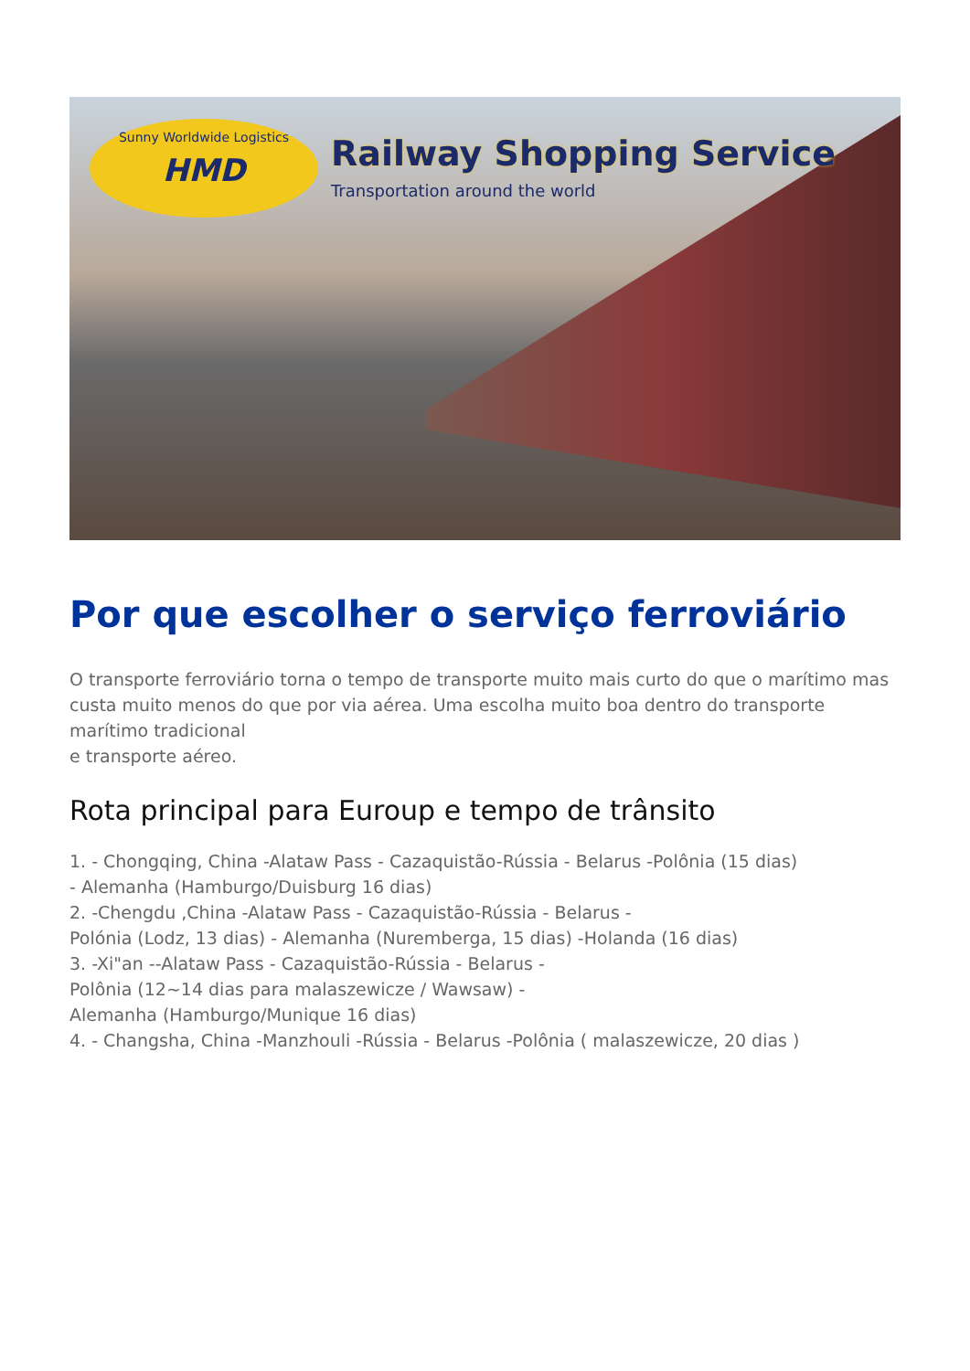Sunny Worldwide Logistics
HMD
Railway Shopping Service
Transportation around the world
Por que escolher o serviço ferroviário
O transporte ferroviário torna o tempo de transporte muito mais curto do que o marítimo mas custa muito menos do que por via aérea. Uma escolha muito boa dentro do transporte marítimo tradicional
e transporte aéreo.
Rota principal para Euroup e tempo de trânsito
1. - Chongqing, China -Alataw Pass - Cazaquistão-Rússia - Belarus -Polônia (15 dias)
- Alemanha (Hamburgo/Duisburg 16 dias)
2. -Chengdu ,China -Alataw Pass - Cazaquistão-Rússia - Belarus -
Polónia (Lodz, 13 dias) - Alemanha (Nuremberga, 15 dias) -Holanda (16 dias)
3. -Xi"an --Alataw Pass - Cazaquistão-Rússia - Belarus -
Polônia (12~14 dias para malaszewicze / Wawsaw) -
Alemanha (Hamburgo/Munique 16 dias)
4. - Changsha, China -Manzhouli -Rússia - Belarus -Polônia ( malaszewicze, 20 dias )